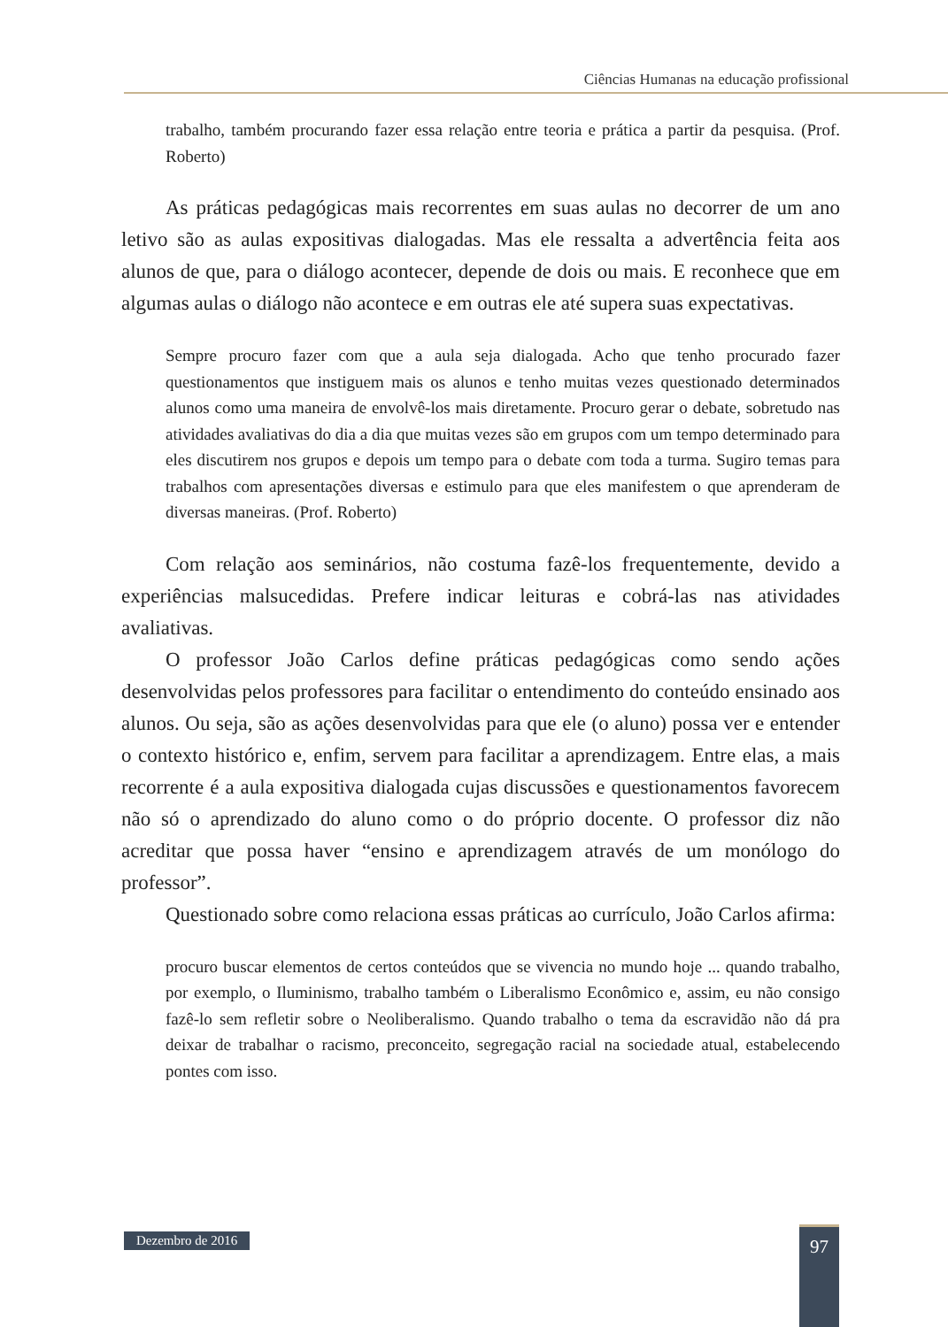Ciências Humanas na educação profissional
trabalho, também procurando fazer essa relação entre teoria e prática a partir da pesquisa. (Prof. Roberto)
As práticas pedagógicas mais recorrentes em suas aulas no decorrer de um ano letivo são as aulas expositivas dialogadas. Mas ele ressalta a advertência feita aos alunos de que, para o diálogo acontecer, depende de dois ou mais. E reconhece que em algumas aulas o diálogo não acontece e em outras ele até supera suas expectativas.
Sempre procuro fazer com que a aula seja dialogada. Acho que tenho procurado fazer questionamentos que instiguem mais os alunos e tenho muitas vezes questionado determinados alunos como uma maneira de envolvê-los mais diretamente. Procuro gerar o debate, sobretudo nas atividades avaliativas do dia a dia que muitas vezes são em grupos com um tempo determinado para eles discutirem nos grupos e depois um tempo para o debate com toda a turma. Sugiro temas para trabalhos com apresentações diversas e estimulo para que eles manifestem o que aprenderam de diversas maneiras. (Prof. Roberto)
Com relação aos seminários, não costuma fazê-los frequentemente, devido a experiências malsucedidas. Prefere indicar leituras e cobrá-las nas atividades avaliativas.
O professor João Carlos define práticas pedagógicas como sendo ações desenvolvidas pelos professores para facilitar o entendimento do conteúdo ensinado aos alunos. Ou seja, são as ações desenvolvidas para que ele (o aluno) possa ver e entender o contexto histórico e, enfim, servem para facilitar a aprendizagem. Entre elas, a mais recorrente é a aula expositiva dialogada cujas discussões e questionamentos favorecem não só o aprendizado do aluno como o do próprio docente. O professor diz não acreditar que possa haver “ensino e aprendizagem através de um monólogo do professor”.
Questionado sobre como relaciona essas práticas ao currículo, João Carlos afirma:
procuro buscar elementos de certos conteúdos que se vivencia no mundo hoje ... quando trabalho, por exemplo, o Iluminismo, trabalho também o Liberalismo Econômico e, assim, eu não consigo fazê-lo sem refletir sobre o Neoliberalismo. Quando trabalho o tema da escravidão não dá pra deixar de trabalhar o racismo, preconceito, segregação racial na sociedade atual, estabelecendo pontes com isso.
Dezembro de 2016 97